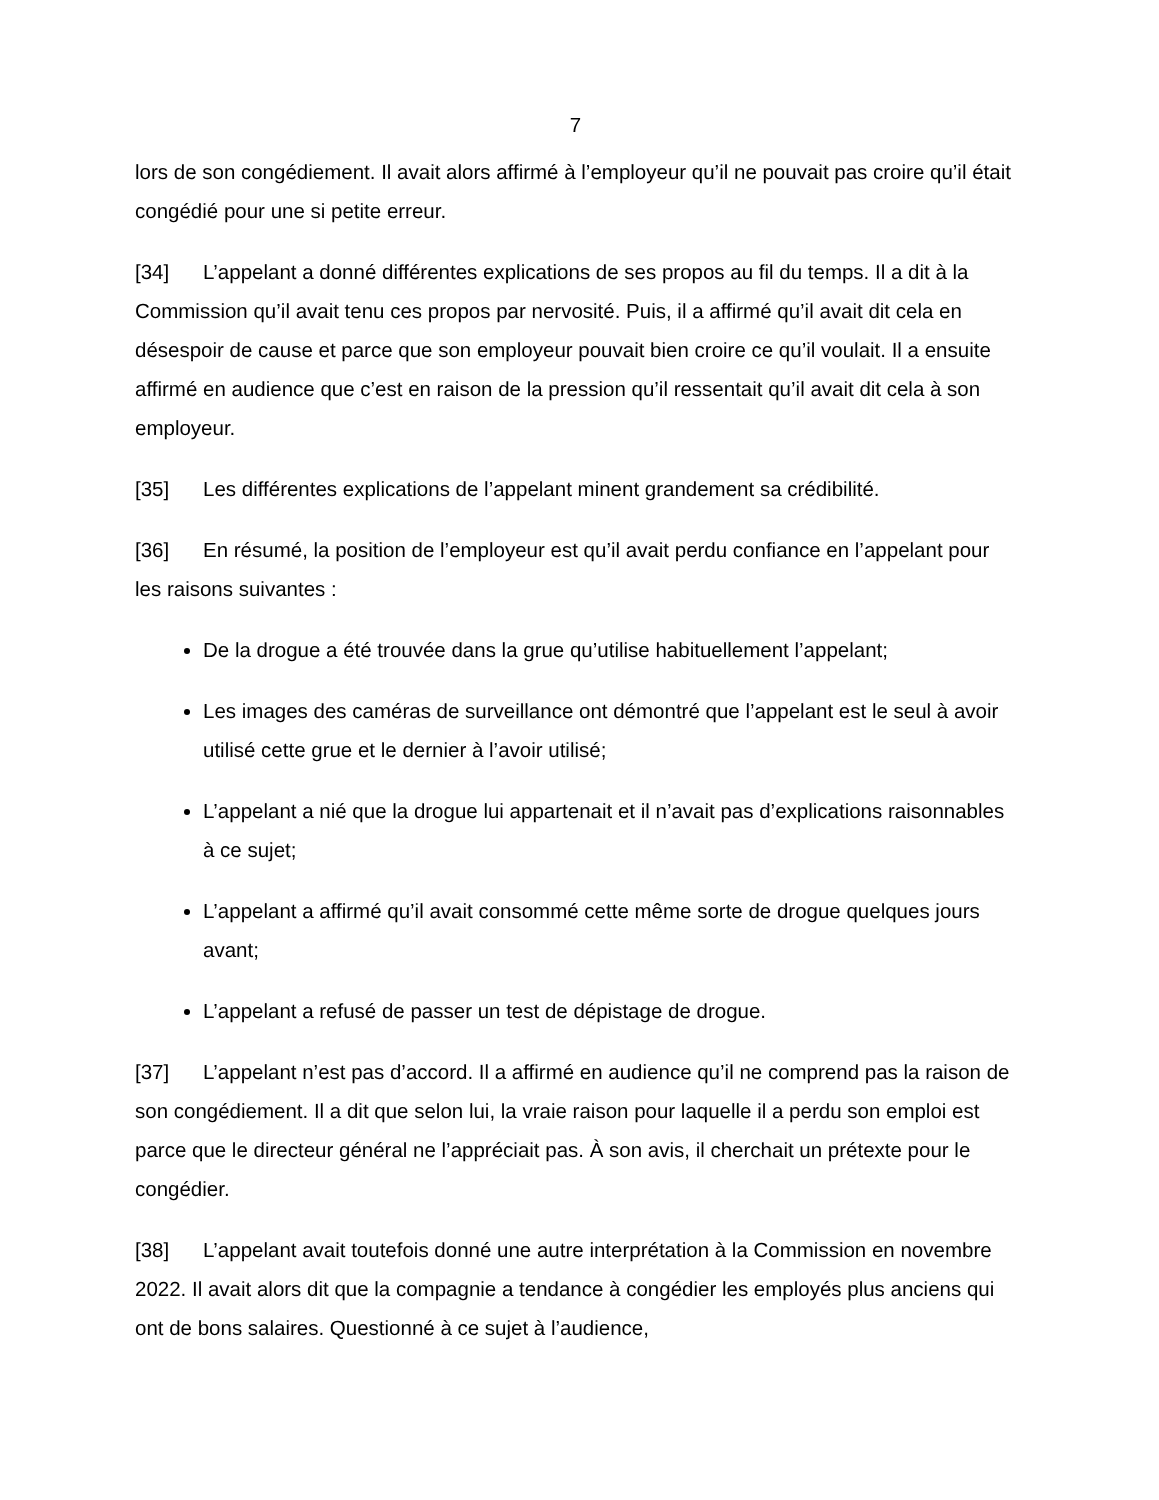7
lors de son congédiement. Il avait alors affirmé à l’employeur qu’il ne pouvait pas croire qu’il était congédié pour une si petite erreur.
[34] L’appelant a donné différentes explications de ses propos au fil du temps. Il a dit à la Commission qu’il avait tenu ces propos par nervosité. Puis, il a affirmé qu’il avait dit cela en désespoir de cause et parce que son employeur pouvait bien croire ce qu’il voulait. Il a ensuite affirmé en audience que c’est en raison de la pression qu’il ressentait qu’il avait dit cela à son employeur.
[35] Les différentes explications de l’appelant minent grandement sa crédibilité.
[36] En résumé, la position de l’employeur est qu’il avait perdu confiance en l’appelant pour les raisons suivantes :
De la drogue a été trouvée dans la grue qu’utilise habituellement l’appelant;
Les images des caméras de surveillance ont démontré que l’appelant est le seul à avoir utilisé cette grue et le dernier à l’avoir utilisé;
L’appelant a nié que la drogue lui appartenait et il n’avait pas d’explications raisonnables à ce sujet;
L’appelant a affirmé qu’il avait consommé cette même sorte de drogue quelques jours avant;
L’appelant a refusé de passer un test de dépistage de drogue.
[37] L’appelant n’est pas d’accord. Il a affirmé en audience qu’il ne comprend pas la raison de son congédiement. Il a dit que selon lui, la vraie raison pour laquelle il a perdu son emploi est parce que le directeur général ne l’appréciait pas. À son avis, il cherchait un prétexte pour le congédier.
[38] L’appelant avait toutefois donné une autre interprétation à la Commission en novembre 2022. Il avait alors dit que la compagnie a tendance à congédier les employés plus anciens qui ont de bons salaires. Questionné à ce sujet à l’audience,